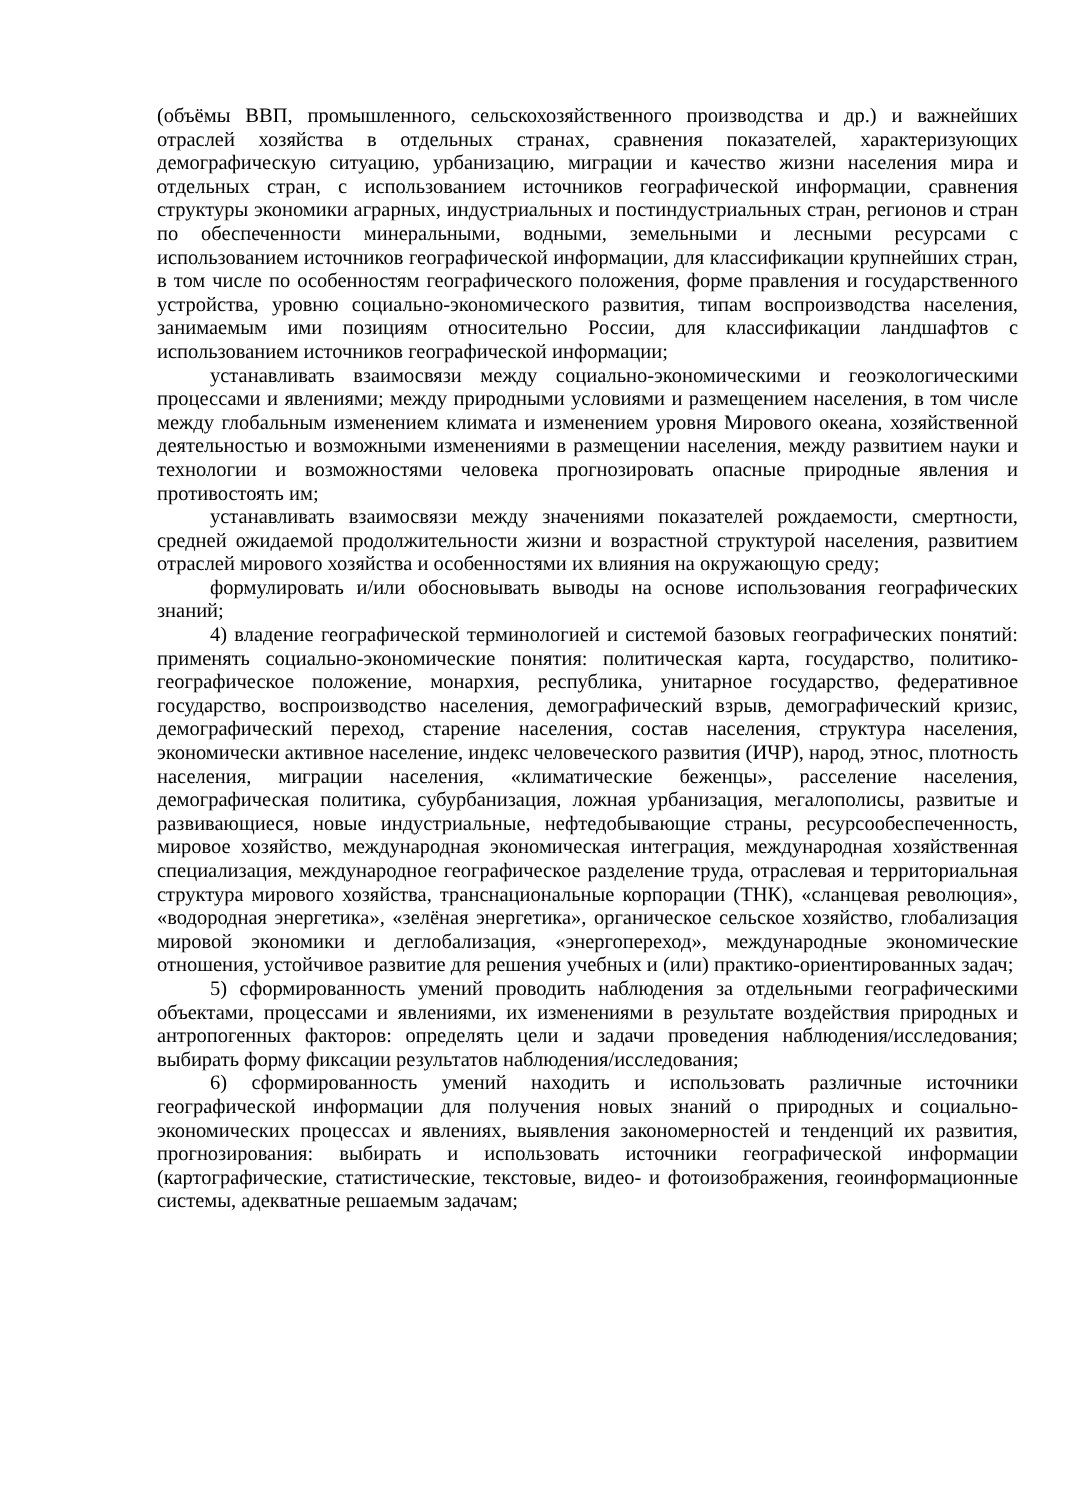(объёмы ВВП, промышленного, сельскохозяйственного производства и др.) и важнейших отраслей хозяйства в отдельных странах, сравнения показателей, характеризующих демографическую ситуацию, урбанизацию, миграции и качество жизни населения мира и отдельных стран, с использованием источников географической информации, сравнения структуры экономики аграрных, индустриальных и постиндустриальных стран, регионов и стран по обеспеченности минеральными, водными, земельными и лесными ресурсами с использованием источников географической информации, для классификации крупнейших стран, в том числе по особенностям географического положения, форме правления и государственного устройства, уровню социально-экономического развития, типам воспроизводства населения, занимаемым ими позициям относительно России, для классификации ландшафтов с использованием источников географической информации;
устанавливать взаимосвязи между социально-экономическими и геоэкологическими процессами и явлениями; между природными условиями и размещением населения, в том числе между глобальным изменением климата и изменением уровня Мирового океана, хозяйственной деятельностью и возможными изменениями в размещении населения, между развитием науки и технологии и возможностями человека прогнозировать опасные природные явления и противостоять им;
устанавливать взаимосвязи между значениями показателей рождаемости, смертности, средней ожидаемой продолжительности жизни и возрастной структурой населения, развитием отраслей мирового хозяйства и особенностями их влияния на окружающую среду;
формулировать и/или обосновывать выводы на основе использования географических знаний;
4) владение географической терминологией и системой базовых географических понятий: применять социально-экономические понятия: политическая карта, государство, политико-географическое положение, монархия, республика, унитарное государство, федеративное государство, воспроизводство населения, демографический взрыв, демографический кризис, демографический переход, старение населения, состав населения, структура населения, экономически активное население, индекс человеческого развития (ИЧР), народ, этнос, плотность населения, миграции населения, «климатические беженцы», расселение населения, демографическая политика, субурбанизация, ложная урбанизация, мегалополисы, развитые и развивающиеся, новые индустриальные, нефтедобывающие страны, ресурсообеспеченность, мировое хозяйство, международная экономическая интеграция, международная хозяйственная специализация, международное географическое разделение труда, отраслевая и территориальная структура мирового хозяйства, транснациональные корпорации (ТНК), «сланцевая революция», «водородная энергетика», «зелёная энергетика», органическое сельское хозяйство, глобализация мировой экономики и деглобализация, «энергопереход», международные экономические отношения, устойчивое развитие для решения учебных и (или) практико-ориентированных задач;
5) сформированность умений проводить наблюдения за отдельными географическими объектами, процессами и явлениями, их изменениями в результате воздействия природных и антропогенных факторов: определять цели и задачи проведения наблюдения/исследования; выбирать форму фиксации результатов наблюдения/исследования;
6) сформированность умений находить и использовать различные источники географической информации для получения новых знаний о природных и социально-экономических процессах и явлениях, выявления закономерностей и тенденций их развития, прогнозирования: выбирать и использовать источники географической информации (картографические, статистические, текстовые, видео- и фотоизображения, геоинформационные системы, адекватные решаемым задачам;